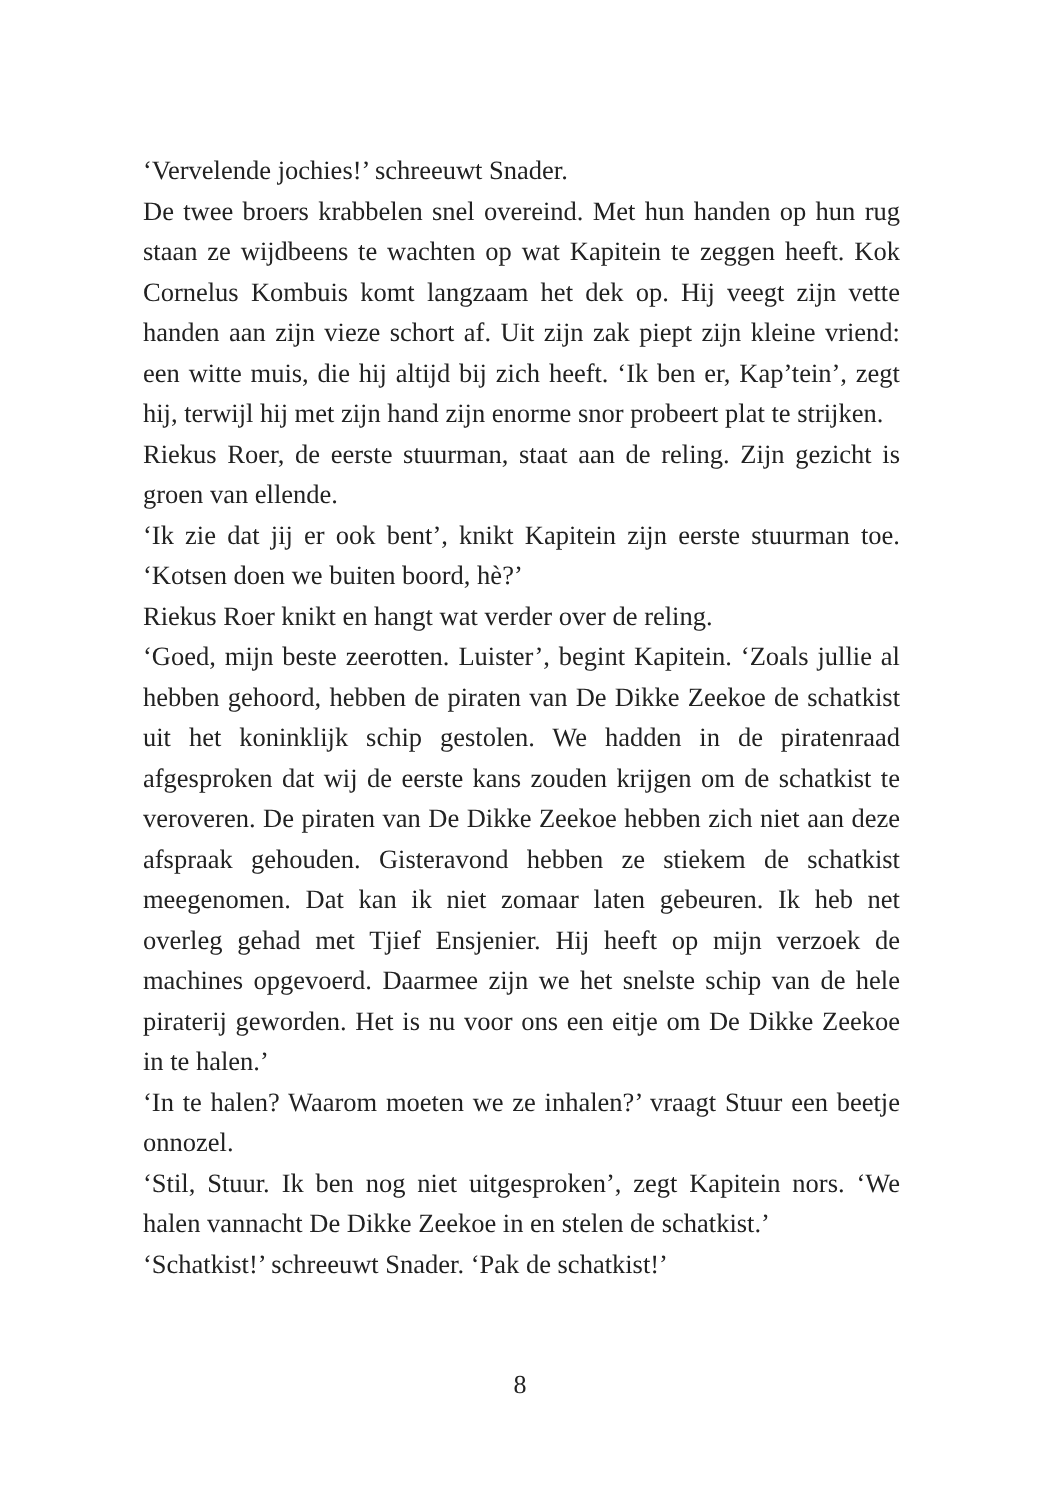‘Vervelende jochies!’ schreeuwt Snader.
De twee broers krabbelen snel overeind. Met hun handen op hun rug staan ze wijdbeens te wachten op wat Kapitein te zeggen heeft. Kok Cornelus Kombuis komt langzaam het dek op. Hij veegt zijn vette handen aan zijn vieze schort af. Uit zijn zak piept zijn kleine vriend: een witte muis, die hij altijd bij zich heeft. ‘Ik ben er, Kap’tein’, zegt hij, terwijl hij met zijn hand zijn enorme snor probeert plat te strijken.
Riekus Roer, de eerste stuurman, staat aan de reling. Zijn gezicht is groen van ellende.
‘Ik zie dat jij er ook bent’, knikt Kapitein zijn eerste stuurman toe. ‘Kotsen doen we buiten boord, hè?’
Riekus Roer knikt en hangt wat verder over de reling.
‘Goed, mijn beste zeerotten. Luister’, begint Kapitein. ‘Zoals jullie al hebben gehoord, hebben de piraten van De Dikke Zeekoe de schatkist uit het koninklijk schip gestolen. We hadden in de piratenraad afgesproken dat wij de eerste kans zouden krijgen om de schatkist te veroveren. De piraten van De Dikke Zeekoe hebben zich niet aan deze afspraak gehouden. Gisteravond hebben ze stiekem de schatkist meegenomen. Dat kan ik niet zomaar laten gebeuren. Ik heb net overleg gehad met Tjief Ensjenier. Hij heeft op mijn verzoek de machines opgevoerd. Daarmee zijn we het snelste schip van de hele piraterij geworden. Het is nu voor ons een eitje om De Dikke Zeekoe in te halen.’
‘In te halen? Waarom moeten we ze inhalen?’ vraagt Stuur een beetje onnozel.
‘Stil, Stuur. Ik ben nog niet uitgesproken’, zegt Kapitein nors. ‘We halen vannacht De Dikke Zeekoe in en stelen de schatkist.’
‘Schatkist!’ schreeuwt Snader. ‘Pak de schatkist!’
8